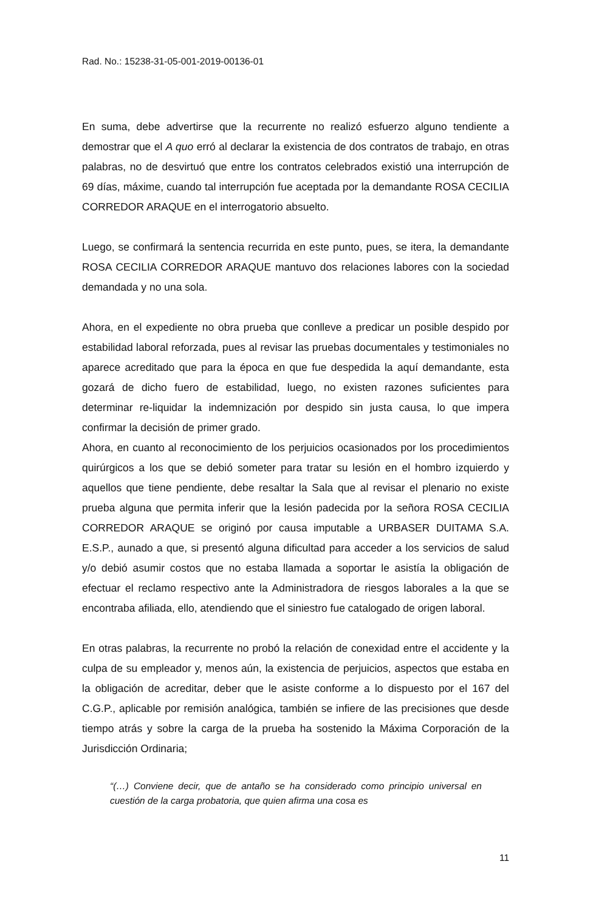Rad. No.: 15238-31-05-001-2019-00136-01
En suma, debe advertirse que la recurrente no realizó esfuerzo alguno tendiente a demostrar que el A quo erró al declarar la existencia de dos contratos de trabajo, en otras palabras, no de desvirtuó que entre los contratos celebrados existió una interrupción de 69 días, máxime, cuando tal interrupción fue aceptada por la demandante ROSA CECILIA CORREDOR ARAQUE en el interrogatorio absuelto.
Luego, se confirmará la sentencia recurrida en este punto, pues, se itera, la demandante ROSA CECILIA CORREDOR ARAQUE mantuvo dos relaciones labores con la sociedad demandada y no una sola.
Ahora, en el expediente no obra prueba que conlleve a predicar un posible despido por estabilidad laboral reforzada, pues al revisar las pruebas documentales y testimoniales no aparece acreditado que para la época en que fue despedida la aquí demandante, esta gozará de dicho fuero de estabilidad, luego, no existen razones suficientes para determinar re-liquidar la indemnización por despido sin justa causa, lo que impera confirmar la decisión de primer grado.
Ahora, en cuanto al reconocimiento de los perjuicios ocasionados por los procedimientos quirúrgicos a los que se debió someter para tratar su lesión en el hombro izquierdo y aquellos que tiene pendiente, debe resaltar la Sala que al revisar el plenario no existe prueba alguna que permita inferir que la lesión padecida por la señora ROSA CECILIA CORREDOR ARAQUE se originó por causa imputable a URBASER DUITAMA S.A. E.S.P., aunado a que, si presentó alguna dificultad para acceder a los servicios de salud y/o debió asumir costos que no estaba llamada a soportar le asistía la obligación de efectuar el reclamo respectivo ante la Administradora de riesgos laborales a la que se encontraba afiliada, ello, atendiendo que el siniestro fue catalogado de origen laboral.
En otras palabras, la recurrente no probó la relación de conexidad entre el accidente y la culpa de su empleador y, menos aún, la existencia de perjuicios, aspectos que estaba en la obligación de acreditar, deber que le asiste conforme a lo dispuesto por el 167 del C.G.P., aplicable por remisión analógica, también se infiere de las precisiones que desde tiempo atrás y sobre la carga de la prueba ha sostenido la Máxima Corporación de la Jurisdicción Ordinaria;
“(…) Conviene decir, que de antaño se ha considerado como principio universal en cuestión de la carga probatoria, que quien afirma una cosa es
11